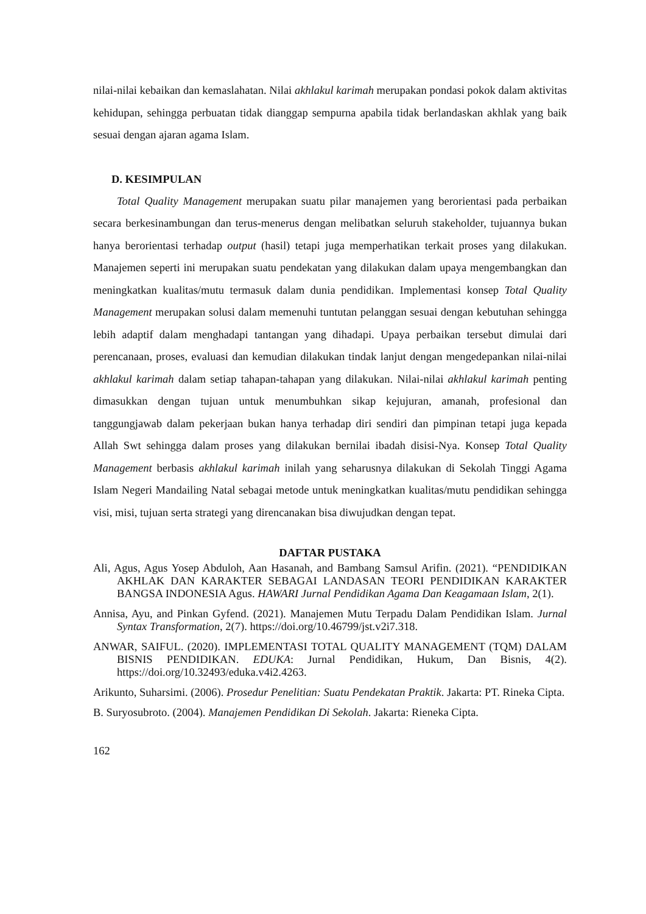nilai-nilai kebaikan dan kemaslahatan. Nilai akhlakul karimah merupakan pondasi pokok dalam aktivitas kehidupan, sehingga perbuatan tidak dianggap sempurna apabila tidak berlandaskan akhlak yang baik sesuai dengan ajaran agama Islam.
D. KESIMPULAN
Total Quality Management merupakan suatu pilar manajemen yang berorientasi pada perbaikan secara berkesinambungan dan terus-menerus dengan melibatkan seluruh stakeholder, tujuannya bukan hanya berorientasi terhadap output (hasil) tetapi juga memperhatikan terkait proses yang dilakukan. Manajemen seperti ini merupakan suatu pendekatan yang dilakukan dalam upaya mengembangkan dan meningkatkan kualitas/mutu termasuk dalam dunia pendidikan. Implementasi konsep Total Quality Management merupakan solusi dalam memenuhi tuntutan pelanggan sesuai dengan kebutuhan sehingga lebih adaptif dalam menghadapi tantangan yang dihadapi. Upaya perbaikan tersebut dimulai dari perencanaan, proses, evaluasi dan kemudian dilakukan tindak lanjut dengan mengedepankan nilai-nilai akhlakul karimah dalam setiap tahapan-tahapan yang dilakukan. Nilai-nilai akhlakul karimah penting dimasukkan dengan tujuan untuk menumbuhkan sikap kejujuran, amanah, profesional dan tanggungjawab dalam pekerjaan bukan hanya terhadap diri sendiri dan pimpinan tetapi juga kepada Allah Swt sehingga dalam proses yang dilakukan bernilai ibadah disisi-Nya. Konsep Total Quality Management berbasis akhlakul karimah inilah yang seharusnya dilakukan di Sekolah Tinggi Agama Islam Negeri Mandailing Natal sebagai metode untuk meningkatkan kualitas/mutu pendidikan sehingga visi, misi, tujuan serta strategi yang direncanakan bisa diwujudkan dengan tepat.
DAFTAR PUSTAKA
Ali, Agus, Agus Yosep Abduloh, Aan Hasanah, and Bambang Samsul Arifin. (2021). “PENDIDIKAN AKHLAK DAN KARAKTER SEBAGAI LANDASAN TEORI PENDIDIKAN KARAKTER BANGSA INDONESIA Agus. HAWARI Jurnal Pendidikan Agama Dan Keagamaan Islam, 2(1).
Annisa, Ayu, and Pinkan Gyfend. (2021). Manajemen Mutu Terpadu Dalam Pendidikan Islam. Jurnal Syntax Transformation, 2(7). https://doi.org/10.46799/jst.v2i7.318.
ANWAR, SAIFUL. (2020). IMPLEMENTASI TOTAL QUALITY MANAGEMENT (TQM) DALAM BISNIS PENDIDIKAN. EDUKA: Jurnal Pendidikan, Hukum, Dan Bisnis, 4(2). https://doi.org/10.32493/eduka.v4i2.4263.
Arikunto, Suharsimi. (2006). Prosedur Penelitian: Suatu Pendekatan Praktik. Jakarta: PT. Rineka Cipta.
B. Suryosubroto. (2004). Manajemen Pendidikan Di Sekolah. Jakarta: Rieneka Cipta.
162